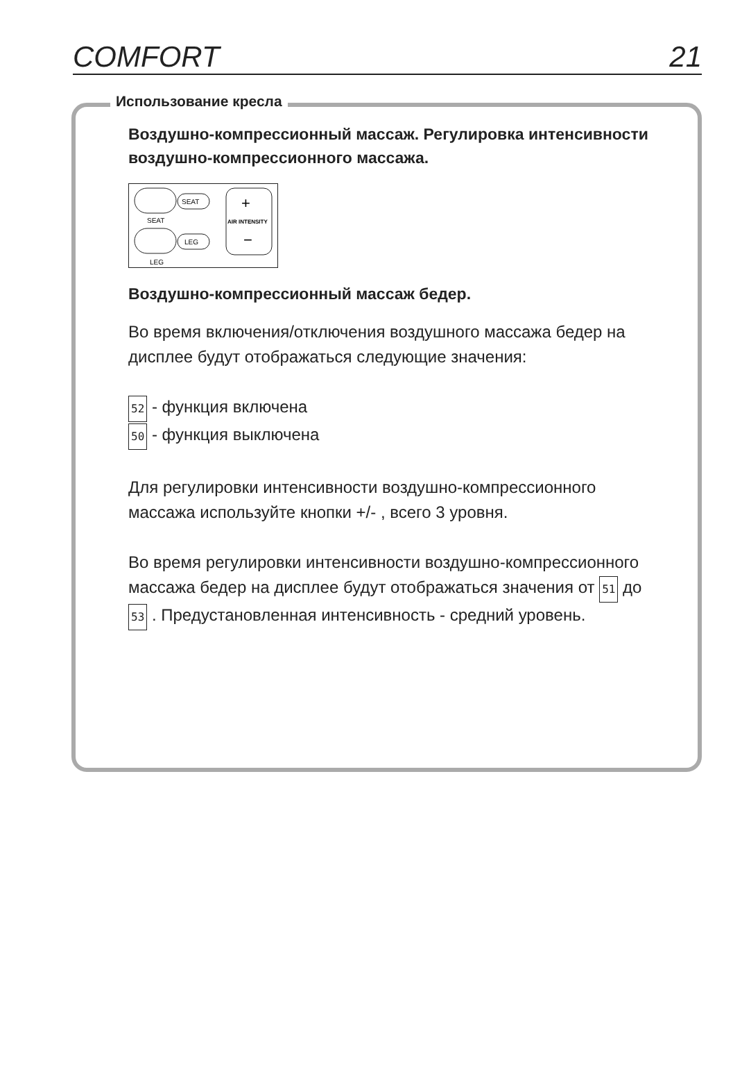COMFORT 21
Использование кресла
Воздушно-компрессионный массаж. Регулировка интенсивности воздушно-компрессионного массажа.
SEAT
LEG
SEAT
LEG
AIR INTENSITY
+
−
Воздушно-компрессионный массаж бедер.
Во время включения/отключения воздушного массажа бедер на дисплее будут отображаться следующие значения:
52 - функция включена
50 - функция выключена
Для регулировки интенсивности воздушно-компрессионного массажа используйте кнопки +/- , всего 3 уровня.
Во время регулировки интенсивности воздушно-компрессионного массажа бедер на дисплее будут отображаться значения от 51 до 53 . Предустановленная интенсивность - средний уровень.